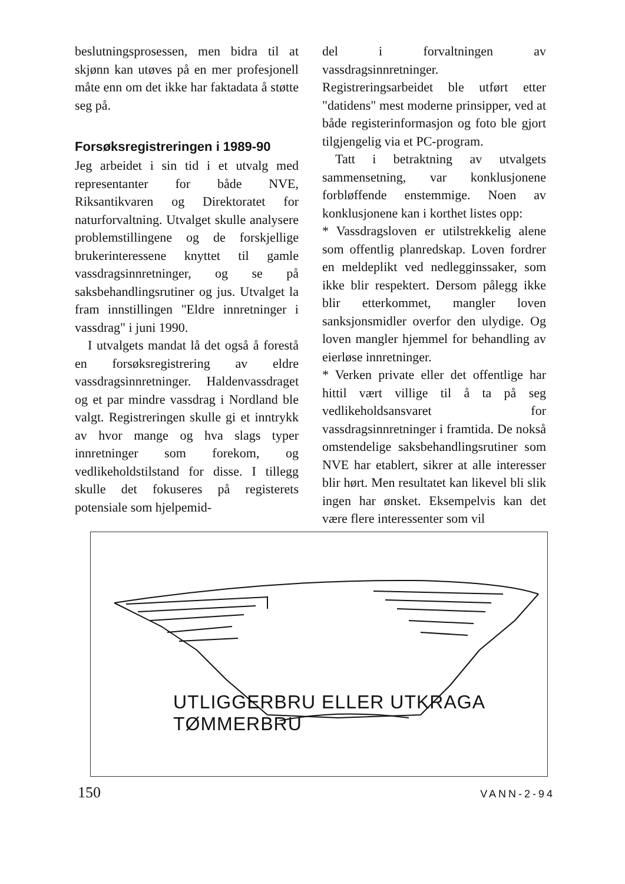beslutningsprosessen, men bidra til at skjønn kan utøves på en mer profesjonell måte enn om det ikke har faktadata å støtte seg på.
Forsøksregistreringen i 1989-90
Jeg arbeidet i sin tid i et utvalg med representanter for både NVE, Riksantikvaren og Direktoratet for naturforvaltning. Utvalget skulle analysere problemstillingene og de forskjellige brukerinteressene knyttet til gamle vassdragsinnretninger, og se på saksbehandlingsrutiner og jus. Utvalget la fram innstillingen "Eldre innretninger i vassdrag" i juni 1990.
I utvalgets mandat lå det også å forestå en forsøksregistrering av eldre vassdragsinnretninger. Haldenvassdraget og et par mindre vassdrag i Nordland ble valgt. Registreringen skulle gi et inntrykk av hvor mange og hva slags typer innretninger som forekom, og vedlikeholdstilstand for disse. I tillegg skulle det fokuseres på registerets potensiale som hjelpemid-
del i forvaltningen av vassdragsinnretninger. Registreringsarbeidet ble utført etter "datidens" mest moderne prinsipper, ved at både registerinformasjon og foto ble gjort tilgjengelig via et PC-program.
Tatt i betraktning av utvalgets sammensetning, var konklusjonene forbløffende enstemmige. Noen av konklusjonene kan i korthet listes opp:
* Vassdragsloven er utilstrekkelig alene som offentlig planredskap. Loven fordrer en meldeplikt ved nedlegginssaker, som ikke blir respektert. Dersom pålegg ikke blir etterkommet, mangler loven sanksjonsmidler overfor den ulydige. Og loven mangler hjemmel for behandling av eierløse innretninger.
* Verken private eller det offentlige har hittil vært villige til å ta på seg vedlikeholdsansvaret for vassdragsinnretninger i framtida. De nokså omstendelige saksbehandlingsrutiner som NVE har etablert, sikrer at alle interesser blir hørt. Men resultatet kan likevel bli slik ingen har ønsket. Eksempelvis kan det være flere interessenter som vil
UTLIGGERBRU ELLER UTKRAGA TØMMERBRU
150 VANN-2-94